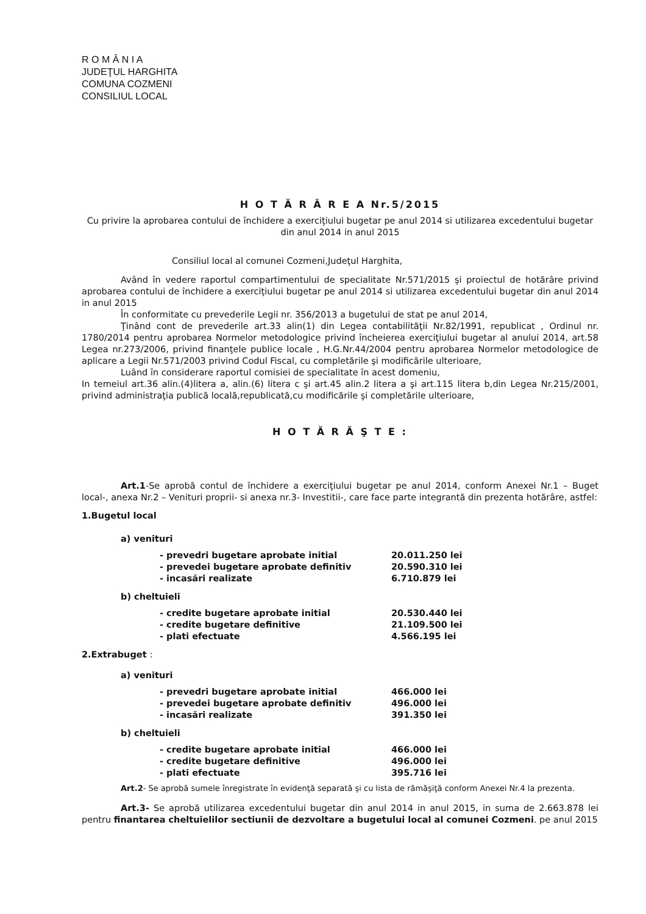R O M Â N I A
JUDEŢUL HARGHITA
COMUNA COZMENI
CONSILIUL LOCAL
H O T Ă R Â R E A Nr.5/2015
Cu privire la aprobarea contului de închidere a exerciţiului bugetar pe anul 2014 si utilizarea excedentului bugetar din anul 2014 in anul 2015
Consiliul local al comunei Cozmeni,Judeţul Harghita,
Având în vedere raportul compartimentului de specialitate Nr.571/2015 şi proiectul de hotărâre privind aprobarea contului de închidere a exerciţiului bugetar pe anul 2014 si utilizarea excedentului bugetar din anul 2014 in anul 2015
În conformitate cu prevederile Legii nr. 356/2013 a bugetului de stat pe anul 2014,
Ţinând cont de prevederile art.33 alin(1) din Legea contabilităţii Nr.82/1991, republicat , Ordinul nr. 1780/2014 pentru aprobarea Normelor metodologice privind încheierea exerciţiului bugetar al anului 2014, art.58 Legea nr.273/2006, privind finanţele publice locale , H.G.Nr.44/2004 pentru aprobarea Normelor metodologice de aplicare a Legii Nr.571/2003 privind Codul Fiscal, cu completările şi modificările ulterioare,
Luând în considerare raportul comisiei de specialitate în acest domeniu,
In temeiul art.36 alin.(4)litera a, alin.(6) litera c şi art.45 alin.2 litera a şi art.115 litera b,din Legea Nr.215/2001, privind administraţia publică locală,republicată,cu modificările şi completările ulterioare,
H O T Ă R Ă Ş T E :
Art.1-Se aprobă contul de închidere a exerciţiului bugetar pe anul 2014, conform Anexei Nr.1 – Buget local-, anexa Nr.2 – Venituri proprii- si anexa nr.3- Investitii-, care face parte integrantă din prezenta hotărâre, astfel:
1.Bugetul local
a) venituri
- prevedri bugetare aprobate initial 20.011.250 lei
- prevedei bugetare aprobate definitiv 20.590.310 lei
- incasări realizate 6.710.879 lei
b) cheltuieli
- credite bugetare aprobate initial 20.530.440 lei
- credite bugetare definitive 21.109.500 lei
- plati efectuate 4.566.195 lei
2.Extrabuget :
a) venituri
- prevedri bugetare aprobate initial 466.000 lei
- prevedei bugetare aprobate definitiv 496.000 lei
- incasări realizate 391.350 lei
b) cheltuieli
- credite bugetare aprobate initial 466.000 lei
- credite bugetare definitive 496.000 lei
- plati efectuate 395.716 lei
Art.2- Se aprobă sumele înregistrate în evidenţă separată şi cu lista de rămăşiţă conform Anexei Nr.4 la prezenta.
Art.3- Se aprobă utilizarea excedentului bugetar din anul 2014 in anul 2015, in suma de 2.663.878 lei pentru finantarea cheltuielilor sectiunii de dezvoltare a bugetului local al comunei Cozmeni. pe anul 2015